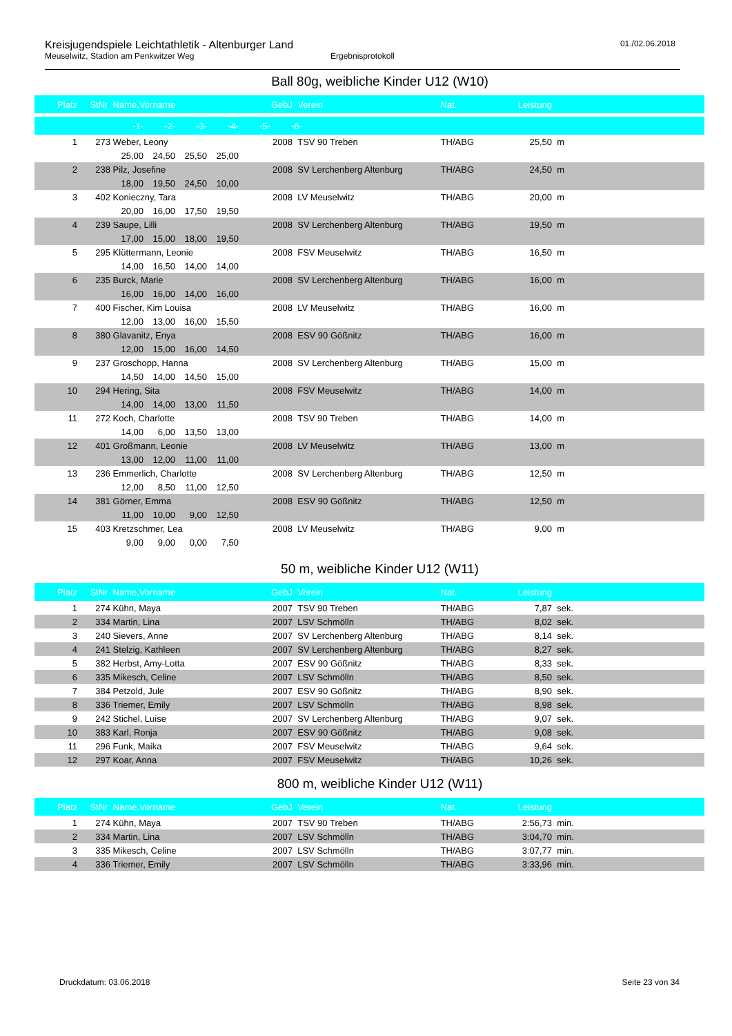Kreisjugendspiele Leichtathletik - Altenburger Land
Meuselwitz, Stadion am Penkwitzer Weg Ergebnisprotokoll
01./02.06.2018
Ball 80g, weibliche Kinder U12 (W10)
| Platz | StNr | Name,Vorname | GebJ | Verein | Nat. | Leistung | |
| --- | --- | --- | --- | --- | --- | --- | --- |
| -1- -2- -3- -4- -5- -6- | | | | | | | |
| 1 | 273 | Weber, Leony | 2008 | TSV 90 Treben | TH/ABG | 25,50 | m |
| 25,00 24,50 25,50 25,00 | | | | | | | |
| 2 | 238 | Pilz, Josefine | 2008 | SV Lerchenberg Altenburg | TH/ABG | 24,50 | m |
| 18,00 19,50 24,50 10,00 | | | | | | | |
| 3 | 402 | Konieczny, Tara | 2008 | LV Meuselwitz | TH/ABG | 20,00 | m |
| 20,00 16,00 17,50 19,50 | | | | | | | |
| 4 | 239 | Saupe, Lilli | 2008 | SV Lerchenberg Altenburg | TH/ABG | 19,50 | m |
| 17,00 15,00 18,00 19,50 | | | | | | | |
| 5 | 295 | Klüttermann, Leonie | 2008 | FSV Meuselwitz | TH/ABG | 16,50 | m |
| 14,00 16,50 14,00 14,00 | | | | | | | |
| 6 | 235 | Burck, Marie | 2008 | SV Lerchenberg Altenburg | TH/ABG | 16,00 | m |
| 16,00 16,00 14,00 16,00 | | | | | | | |
| 7 | 400 | Fischer, Kim Louisa | 2008 | LV Meuselwitz | TH/ABG | 16,00 | m |
| 12,00 13,00 16,00 15,50 | | | | | | | |
| 8 | 380 | Glavanitz, Enya | 2008 | ESV 90 Gößnitz | TH/ABG | 16,00 | m |
| 12,00 15,00 16,00 14,50 | | | | | | | |
| 9 | 237 | Groschopp, Hanna | 2008 | SV Lerchenberg Altenburg | TH/ABG | 15,00 | m |
| 14,50 14,00 14,50 15,00 | | | | | | | |
| 10 | 294 | Hering, Sita | 2008 | FSV Meuselwitz | TH/ABG | 14,00 | m |
| 14,00 14,00 13,00 11,50 | | | | | | | |
| 11 | 272 | Koch, Charlotte | 2008 | TSV 90 Treben | TH/ABG | 14,00 | m |
| 14,00 6,00 13,50 13,00 | | | | | | | |
| 12 | 401 | Großmann, Leonie | 2008 | LV Meuselwitz | TH/ABG | 13,00 | m |
| 13,00 12,00 11,00 11,00 | | | | | | | |
| 13 | 236 | Emmerlich, Charlotte | 2008 | SV Lerchenberg Altenburg | TH/ABG | 12,50 | m |
| 12,00 8,50 11,00 12,50 | | | | | | | |
| 14 | 381 | Görner, Emma | 2008 | ESV 90 Gößnitz | TH/ABG | 12,50 | m |
| 11,00 10,00 9,00 12,50 | | | | | | | |
| 15 | 403 | Kretzschmer, Lea | 2008 | LV Meuselwitz | TH/ABG | 9,00 | m |
| 9,00 9,00 0,00 7,50 | | | | | | | |
50 m, weibliche Kinder U12 (W11)
| Platz | StNr | Name,Vorname | GebJ | Verein | Nat. | Leistung | |
| --- | --- | --- | --- | --- | --- | --- | --- |
| 1 | 274 | Kühn, Maya | 2007 | TSV 90 Treben | TH/ABG | 7,87 | sek. |
| 2 | 334 | Martin, Lina | 2007 | LSV Schmölln | TH/ABG | 8,02 | sek. |
| 3 | 240 | Sievers, Anne | 2007 | SV Lerchenberg Altenburg | TH/ABG | 8,14 | sek. |
| 4 | 241 | Stelzig, Kathleen | 2007 | SV Lerchenberg Altenburg | TH/ABG | 8,27 | sek. |
| 5 | 382 | Herbst, Amy-Lotta | 2007 | ESV 90 Gößnitz | TH/ABG | 8,33 | sek. |
| 6 | 335 | Mikesch, Celine | 2007 | LSV Schmölln | TH/ABG | 8,50 | sek. |
| 7 | 384 | Petzold, Jule | 2007 | ESV 90 Gößnitz | TH/ABG | 8,90 | sek. |
| 8 | 336 | Triemer, Emily | 2007 | LSV Schmölln | TH/ABG | 8,98 | sek. |
| 9 | 242 | Stichel, Luise | 2007 | SV Lerchenberg Altenburg | TH/ABG | 9,07 | sek. |
| 10 | 383 | Karl, Ronja | 2007 | ESV 90 Gößnitz | TH/ABG | 9,08 | sek. |
| 11 | 296 | Funk, Maika | 2007 | FSV Meuselwitz | TH/ABG | 9,64 | sek. |
| 12 | 297 | Koar, Anna | 2007 | FSV Meuselwitz | TH/ABG | 10,26 | sek. |
800 m, weibliche Kinder U12 (W11)
| Platz | StNr | Name,Vorname | GebJ | Verein | Nat. | Leistung | |
| --- | --- | --- | --- | --- | --- | --- | --- |
| 1 | 274 | Kühn, Maya | 2007 | TSV 90 Treben | TH/ABG | 2:56,73 | min. |
| 2 | 334 | Martin, Lina | 2007 | LSV Schmölln | TH/ABG | 3:04,70 | min. |
| 3 | 335 | Mikesch, Celine | 2007 | LSV Schmölln | TH/ABG | 3:07,77 | min. |
| 4 | 336 | Triemer, Emily | 2007 | LSV Schmölln | TH/ABG | 3:33,96 | min. |
Druckdatum: 03.06.2018 Seite 23 von 34